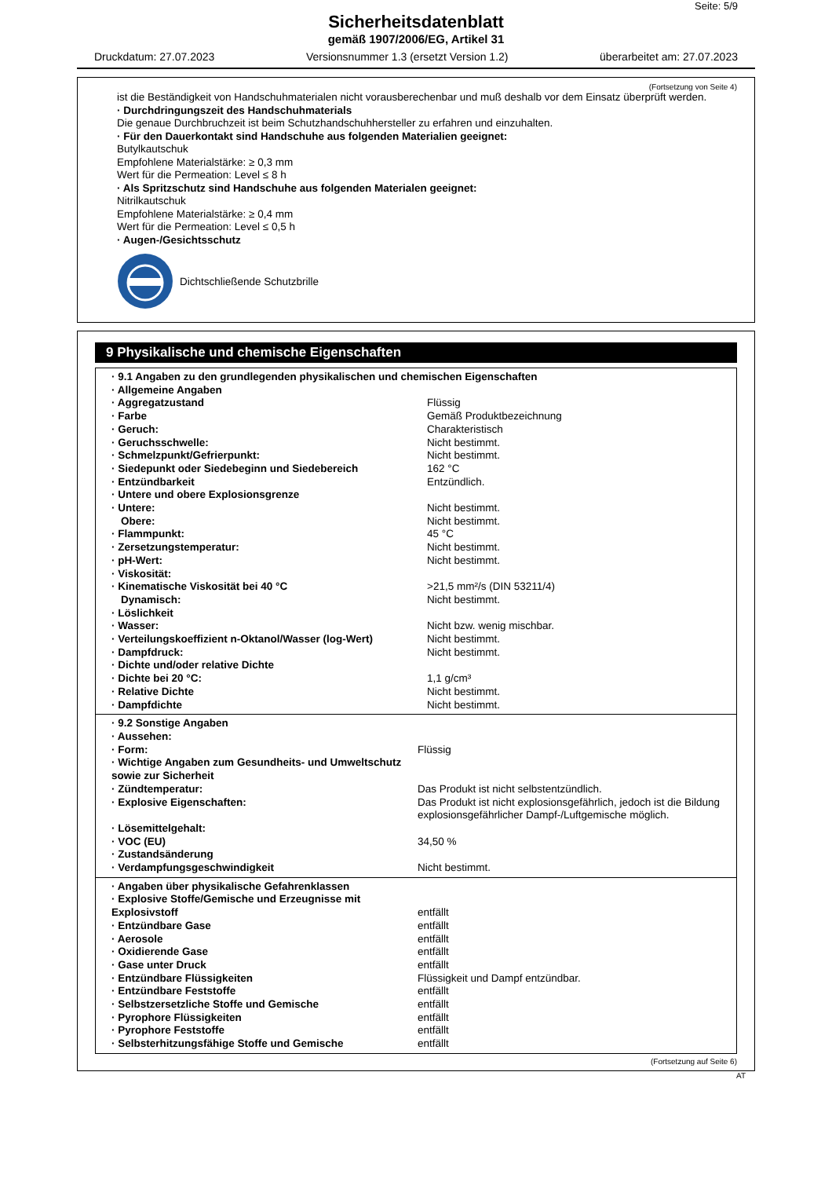Seite: 5/9
Sicherheitsdatenblatt
gemäß 1907/2006/EG, Artikel 31
Druckdatum: 27.07.2023 Versionsnummer 1.3 (ersetzt Version 1.2) überarbeitet am: 27.07.2023
(Fortsetzung von Seite 4)
ist die Beständigkeit von Handschuhmaterialen nicht vorausberechenbar und muß deshalb vor dem Einsatz überprüft werden.
· Durchdringungszeit des Handschuhmaterials
Die genaue Durchbruchzeit ist beim Schutzhandschuhhersteller zu erfahren und einzuhalten.
· Für den Dauerkontakt sind Handschuhe aus folgenden Materialien geeignet:
Butylkautschuk
Empfohlene Materialstärke: ≥ 0,3 mm
Wert für die Permeation: Level ≤ 8 h
· Als Spritzschutz sind Handschuhe aus folgenden Materialen geeignet:
Nitrilkautschuk
Empfohlene Materialstärke: ≥ 0,4 mm
Wert für die Permeation: Level ≤ 0,5 h
· Augen-/Gesichtsschutz
Dichtschließende Schutzbrille
9 Physikalische und chemische Eigenschaften
| · 9.1 Angaben zu den grundlegenden physikalischen und chemischen Eigenschaften | |
| · Allgemeine Angaben | |
| · Aggregatzustand | Flüssig |
| · Farbe | Gemäß Produktbezeichnung |
| · Geruch: | Charakteristisch |
| · Geruchsschwelle: | Nicht bestimmt. |
| · Schmelzpunkt/Gefrierpunkt: | Nicht bestimmt. |
| · Siedepunkt oder Siedebeginn und Siedebereich | 162 °C |
| · Entzündbarkeit | Entzündlich. |
| · Untere und obere Explosionsgrenze | |
| · Untere: | Nicht bestimmt. |
| Obere: | Nicht bestimmt. |
| · Flammpunkt: | 45 °C |
| · Zersetzungstemperatur: | Nicht bestimmt. |
| · pH-Wert: | Nicht bestimmt. |
| · Viskosität: | |
| · Kinematische Viskosität bei 40 °C | >21,5 mm²/s (DIN 53211/4) |
| Dynamisch: | Nicht bestimmt. |
| · Löslichkeit | |
| · Wasser: | Nicht bzw. wenig mischbar. |
| · Verteilungskoeffizient n-Oktanol/Wasser (log-Wert) | Nicht bestimmt. |
| · Dampfdruck: | Nicht bestimmt. |
| · Dichte und/oder relative Dichte | |
| · Dichte bei 20 °C: | 1,1 g/cm³ |
| · Relative Dichte | Nicht bestimmt. |
| · Dampfdichte | Nicht bestimmt. |
| · 9.2 Sonstige Angaben | |
| · Aussehen: | |
| · Form: | Flüssig |
| · Wichtige Angaben zum Gesundheits- und Umweltschutz sowie zur Sicherheit | |
| · Zündtemperatur: | Das Produkt ist nicht selbstentzündlich. |
| · Explosive Eigenschaften: | Das Produkt ist nicht explosionsgefährlich, jedoch ist die Bildung explosionsgefährlicher Dampf-/Luftgemische möglich. |
| · Lösemittelgehalt: | |
| · VOC (EU) | 34,50 % |
| · Zustandsänderung | |
| · Verdampfungsgeschwindigkeit | Nicht bestimmt. |
| · Angaben über physikalische Gefahrenklassen | |
| · Explosive Stoffe/Gemische und Erzeugnisse mit Explosivstoff | entfällt |
| · Entzündbare Gase | entfällt |
| · Aerosole | entfällt |
| · Oxidierende Gase | entfällt |
| · Gase unter Druck | entfällt |
| · Entzündbare Flüssigkeiten | Flüssigkeit und Dampf entzündbar. |
| · Entzündbare Feststoffe | entfällt |
| · Selbstzersetzliche Stoffe und Gemische | entfällt |
| · Pyrophore Flüssigkeiten | entfällt |
| · Pyrophore Feststoffe | entfällt |
| · Selbsterhitzungsfähige Stoffe und Gemische | entfällt |
(Fortsetzung auf Seite 6)
AT